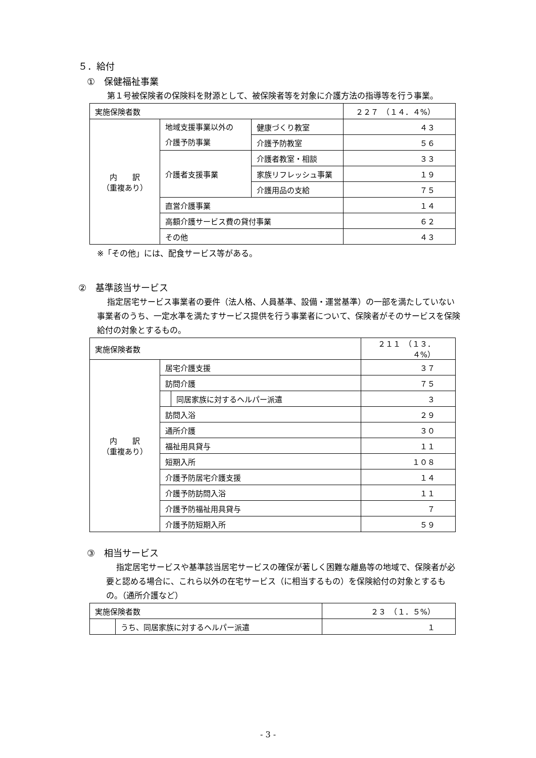５．給付
①　保健福祉事業
第１号被保険者の保険料を財源として、被保険者等を対象に介護方法の指導等を行う事業。
| 実施保険者数 | | | ２２７ （１４．４%） |
| 内 訳 （重複あり） | 地域支援事業以外の 介護予防事業 | 健康づくり教室 | ４３ |
| | | 介護予防教室 | ５６ |
| | 介護者支援事業 | 介護者教室・相談 | ３３ |
| | | 家族リフレッシュ事業 | １９ |
| | | 介護用品の支給 | ７５ |
| | 直営介護事業 | | １４ |
| | 高額介護サービス費の貸付事業 | | ６２ |
| | その他 | | ４３ |
※「その他」には、配食サービス等がある。
②　基準該当サービス
指定居宅サービス事業者の要件（法人格、人員基準、設備・運営基準）の一部を満たしていない事業者のうち、一定水準を満たすサービス提供を行う事業者について、保険者がそのサービスを保険給付の対象とするもの。
| 実施保険者数 | | | ２１１ （１３．４%） |
| 内 訳 （重複あり） | 居宅介護支援 | | ３７ |
| | 訪問介護 | | ７５ |
| | | 同居家族に対するヘルパー派遣 | ３ |
| | 訪問入浴 | | ２９ |
| | 通所介護 | | ３０ |
| | 福祉用具貸与 | | １１ |
| | 短期入所 | | １０８ |
| | 介護予防居宅介護支援 | | １４ |
| | 介護予防訪問入浴 | | １１ |
| | 介護予防福祉用具貸与 | | ７ |
| | 介護予防短期入所 | | ５９ |
③　相当サービス
指定居宅サービスや基準該当居宅サービスの確保が著しく困難な離島等の地域で、保険者が必要と認める場合に、これら以外の在宅サービス（に相当するもの）を保険給付の対象とするもの。（通所介護など）
| 実施保険者数 | | ２３ （１．５%） |
| | うち、同居家族に対するヘルパー派遣 | １ |
- 3 -